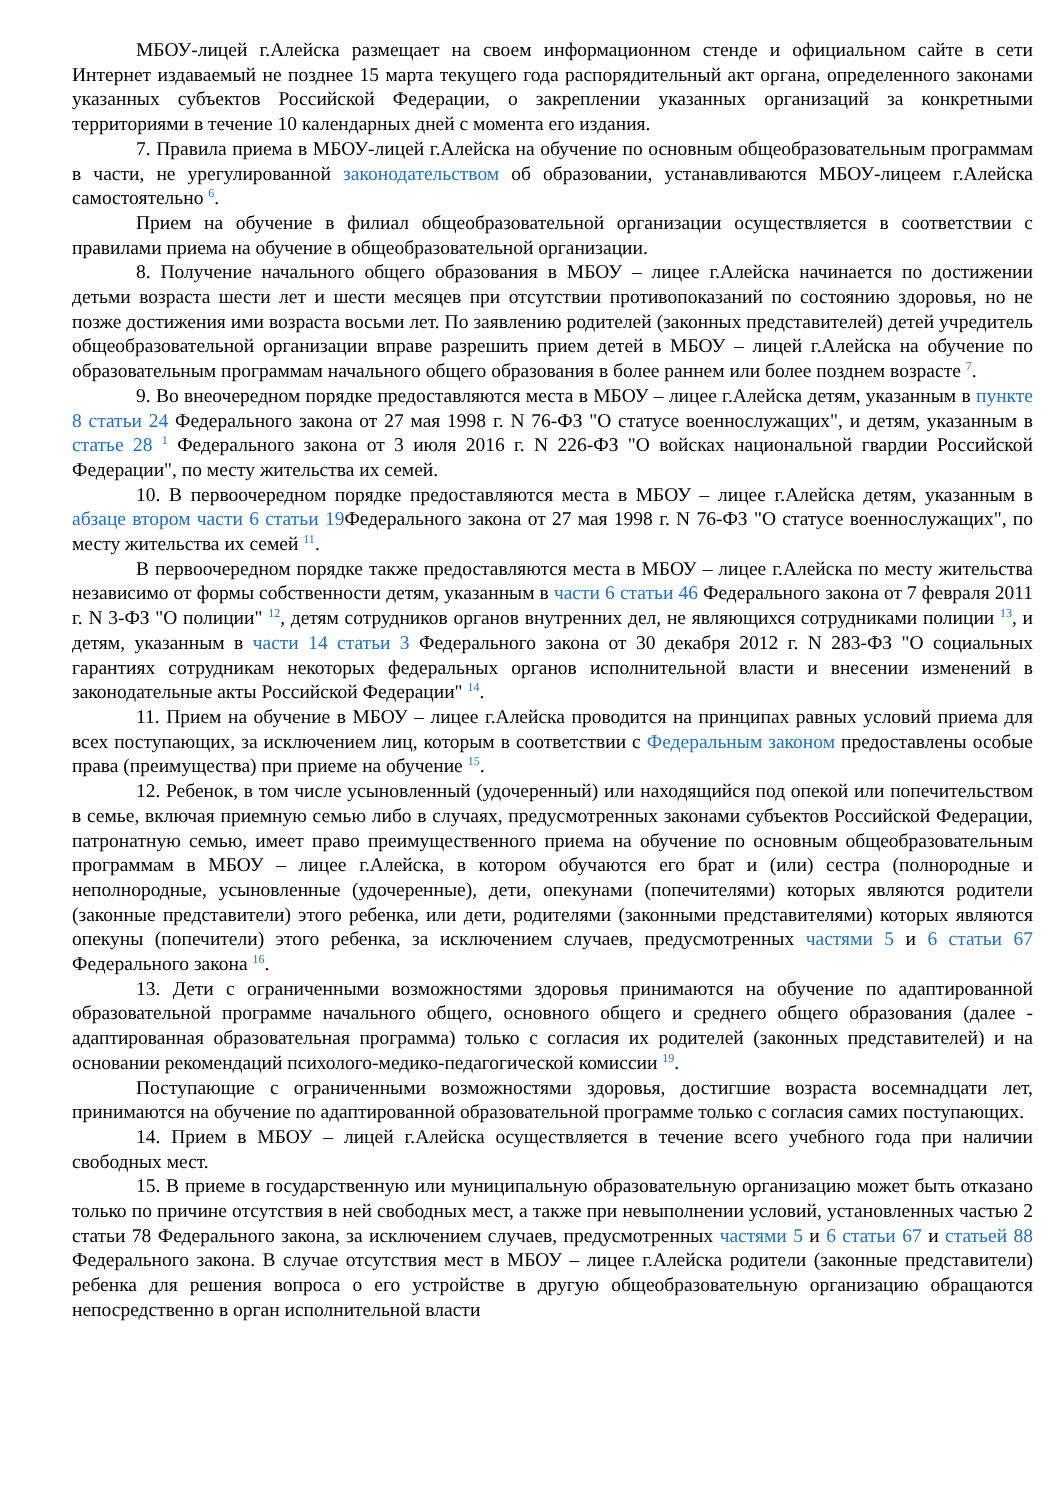МБОУ-лицей г.Алейска размещает на своем информационном стенде и официальном сайте в сети Интернет издаваемый не позднее 15 марта текущего года распорядительный акт органа, определенного законами указанных субъектов Российской Федерации, о закреплении указанных организаций за конкретными территориями в течение 10 календарных дней с момента его издания.
7. Правила приема в МБОУ-лицей г.Алейска на обучение по основным общеобразовательным программам в части, не урегулированной законодательством об образовании, устанавливаются МБОУ-лицеем г.Алейска самостоятельно <sup>6</sup>.
Прием на обучение в филиал общеобразовательной организации осуществляется в соответствии с правилами приема на обучение в общеобразовательной организации.
8. Получение начального общего образования в МБОУ – лицее г.Алейска начинается по достижении детьми возраста шести лет и шести месяцев при отсутствии противопоказаний по состоянию здоровья, но не позже достижения ими возраста восьми лет. По заявлению родителей (законных представителей) детей учредитель общеобразовательной организации вправе разрешить прием детей в МБОУ – лицей г.Алейска на обучение по образовательным программам начального общего образования в более раннем или более позднем возрасте <sup>7</sup>.
9. Во внеочередном порядке предоставляются места в МБОУ – лицее г.Алейска детям, указанным в пункте 8 статьи 24 Федерального закона от 27 мая 1998 г. N 76-ФЗ "О статусе военнослужащих", и детям, указанным в статье 28 <sup>1</sup> Федерального закона от 3 июля 2016 г. N 226-ФЗ "О войсках национальной гвардии Российской Федерации", по месту жительства их семей.
10. В первоочередном порядке предоставляются места в МБОУ – лицее г.Алейска детям, указанным в абзаце втором части 6 статьи 19 Федерального закона от 27 мая 1998 г. N 76-ФЗ "О статусе военнослужащих", по месту жительства их семей <sup>11</sup>.
В первоочередном порядке также предоставляются места в МБОУ – лицее г.Алейска по месту жительства независимо от формы собственности детям, указанным в части 6 статьи 46 Федерального закона от 7 февраля 2011 г. N 3-ФЗ "О полиции" <sup>12</sup>, детям сотрудников органов внутренних дел, не являющихся сотрудниками полиции <sup>13</sup>, и детям, указанным в части 14 статьи 3 Федерального закона от 30 декабря 2012 г. N 283-ФЗ "О социальных гарантиях сотрудникам некоторых федеральных органов исполнительной власти и внесении изменений в законодательные акты Российской Федерации" <sup>14</sup>.
11. Прием на обучение в МБОУ – лицее г.Алейска проводится на принципах равных условий приема для всех поступающих, за исключением лиц, которым в соответствии с Федеральным законом предоставлены особые права (преимущества) при приеме на обучение <sup>15</sup>.
12. Ребенок, в том числе усыновленный (удочеренный) или находящийся под опекой или попечительством в семье, включая приемную семью либо в случаях, предусмотренных законами субъектов Российской Федерации, патронатную семью, имеет право преимущественного приема на обучение по основным общеобразовательным программам в МБОУ – лицее г.Алейска, в котором обучаются его брат и (или) сестра (полнородные и неполнородные, усыновленные (удочеренные), дети, опекунами (попечителями) которых являются родители (законные представители) этого ребенка, или дети, родителями (законными представителями) которых являются опекуны (попечители) этого ребенка, за исключением случаев, предусмотренных частями 5 и 6 статьи 67 Федерального закона <sup>16</sup>.
13. Дети с ограниченными возможностями здоровья принимаются на обучение по адаптированной образовательной программе начального общего, основного общего и среднего общего образования (далее - адаптированная образовательная программа) только с согласия их родителей (законных представителей) и на основании рекомендаций психолого-медико-педагогической комиссии <sup>19</sup>.
Поступающие с ограниченными возможностями здоровья, достигшие возраста восемнадцати лет, принимаются на обучение по адаптированной образовательной программе только с согласия самих поступающих.
14. Прием в МБОУ – лицей г.Алейска осуществляется в течение всего учебного года при наличии свободных мест.
15. В приеме в государственную или муниципальную образовательную организацию может быть отказано только по причине отсутствия в ней свободных мест, а также при невыполнении условий, установленных частью 2 статьи 78 Федерального закона, за исключением случаев, предусмотренных частями 5 и 6 статьи 67 и статьей 88 Федерального закона. В случае отсутствия мест в МБОУ – лицее г.Алейска родители (законные представители) ребенка для решения вопроса о его устройстве в другую общеобразовательную организацию обращаются непосредственно в орган исполнительной власти